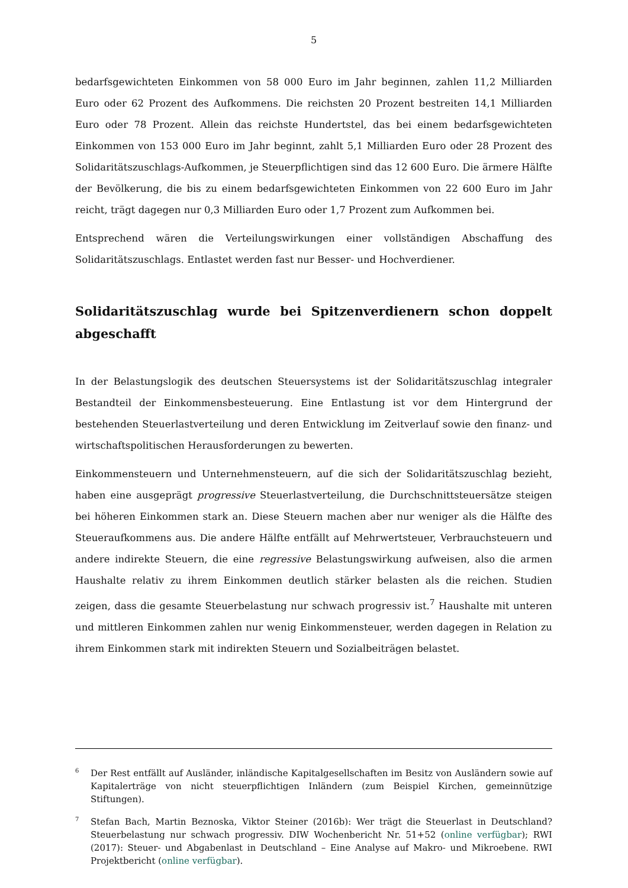5
bedarfsgewichteten Einkommen von 58 000 Euro im Jahr beginnen, zahlen 11,2 Milliarden Euro oder 62 Prozent des Aufkommens. Die reichsten 20 Prozent bestreiten 14,1 Milliarden Euro oder 78 Prozent. Allein das reichste Hundertstel, das bei einem bedarfsgewichteten Einkommen von 153 000 Euro im Jahr beginnt, zahlt 5,1 Milliarden Euro oder 28 Prozent des Solidaritätszuschlags-Aufkommen, je Steuerpflichtigen sind das 12 600 Euro. Die ärmere Hälfte der Bevölkerung, die bis zu einem bedarfsgewichteten Einkommen von 22 600 Euro im Jahr reicht, trägt dagegen nur 0,3 Milliarden Euro oder 1,7 Prozent zum Aufkommen bei.
Entsprechend wären die Verteilungswirkungen einer vollständigen Abschaffung des Solidaritätszuschlags. Entlastet werden fast nur Besser- und Hochverdiener.
Solidaritätszuschlag wurde bei Spitzenverdienern schon doppelt abgeschafft
In der Belastungslogik des deutschen Steuersystems ist der Solidaritätszuschlag integraler Bestandteil der Einkommensbesteuerung. Eine Entlastung ist vor dem Hintergrund der bestehenden Steuerlastverteilung und deren Entwicklung im Zeitverlauf sowie den finanz- und wirtschaftspolitischen Herausforderungen zu bewerten.
Einkommensteuern und Unternehmensteuern, auf die sich der Solidaritätszuschlag bezieht, haben eine ausgeprägt progressive Steuerlastverteilung, die Durchschnittsteuersätze steigen bei höheren Einkommen stark an. Diese Steuern machen aber nur weniger als die Hälfte des Steueraufkommens aus. Die andere Hälfte entfällt auf Mehrwertsteuer, Verbrauchsteuern und andere indirekte Steuern, die eine regressive Belastungswirkung aufweisen, also die armen Haushalte relativ zu ihrem Einkommen deutlich stärker belasten als die reichen. Studien zeigen, dass die gesamte Steuerbelastung nur schwach progressiv ist.<sup>7</sup> Haushalte mit unteren und mittleren Einkommen zahlen nur wenig Einkommensteuer, werden dagegen in Relation zu ihrem Einkommen stark mit indirekten Steuern und Sozialbeiträgen belastet.
6
Der Rest entfällt auf Ausländer, inländische Kapitalgesellschaften im Besitz von Ausländern sowie auf Kapitalerträge von nicht steuerpflichtigen Inländern (zum Beispiel Kirchen, gemeinnützige Stiftungen).
7
Stefan Bach, Martin Beznoska, Viktor Steiner (2016b): Wer trägt die Steuerlast in Deutschland? Steuerbelastung nur schwach progressiv. DIW Wochenbericht Nr. 51+52 (online verfügbar); RWI (2017): Steuer- und Abgabenlast in Deutschland – Eine Analyse auf Makro- und Mikroebene. RWI Projektbericht (online verfügbar).